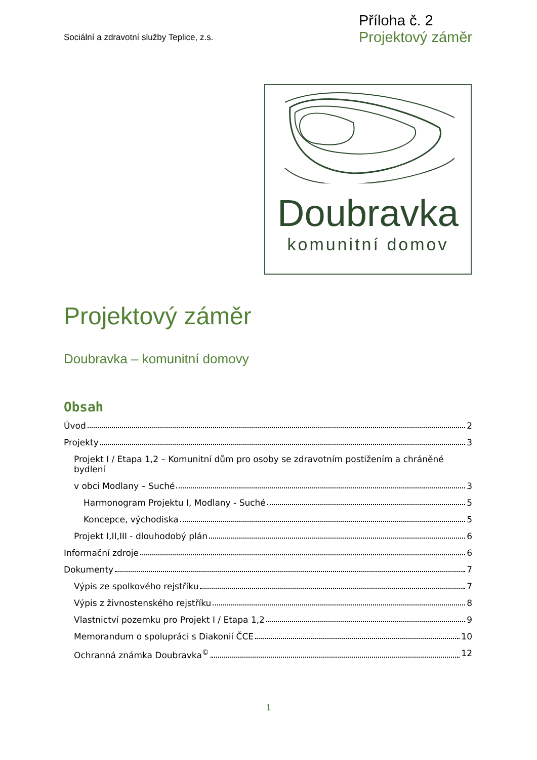Sociální a zdravotní služby Teplice, z.s.
Příloha č. 2
Projektový záměr
Doubravka
komunitní domov
Projektový záměr
Doubravka – komunitní domovy
Obsah
Úvod 2
Projekty 3
Projekt I / Etapa 1,2 – Komunitní dům pro osoby se zdravotním postižením a chráněné bydlení
v obci Modlany – Suché 3
Harmonogram Projektu I, Modlany - Suché 5
Koncepce, východiska 5
Projekt I,II,III - dlouhodobý plán 6
Informační zdroje 6
Dokumenty 7
Výpis ze spolkového rejstříku 7
Výpis z živnostenského rejstříku 8
Vlastnictví pozemku pro Projekt I / Etapa 1,2 9
Memorandum o spolupráci s Diakonií ČCE 10
Ochranná známka Doubravka<sup>©</sup> 12
1